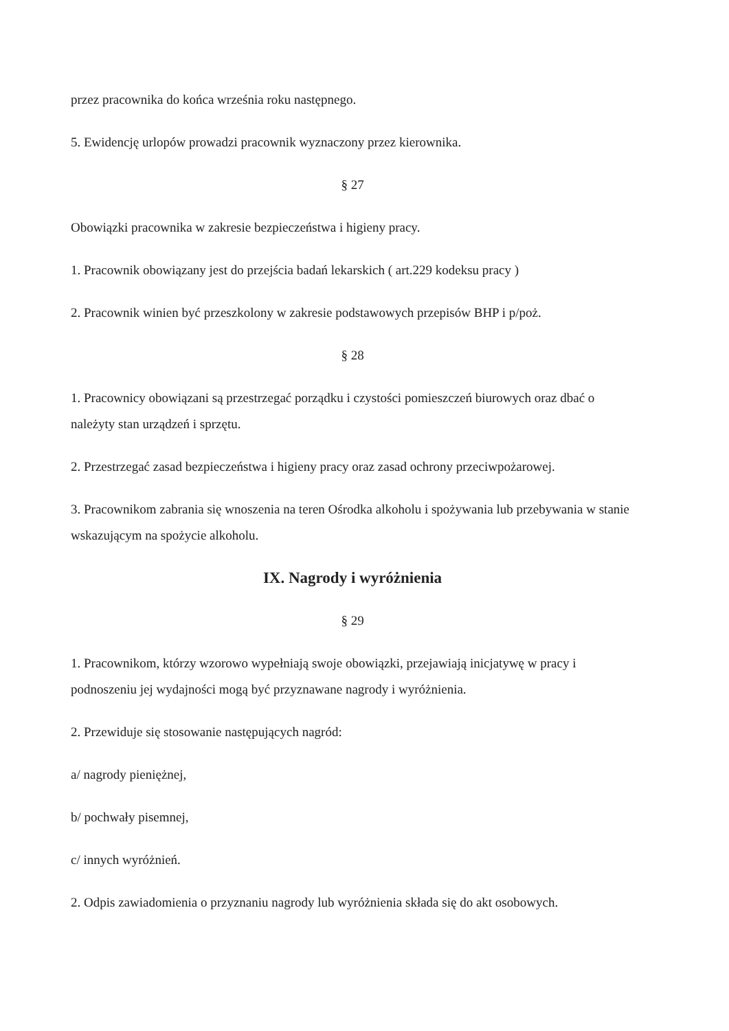przez pracownika do końca września roku następnego.
5. Ewidencję urlopów prowadzi pracownik wyznaczony przez kierownika.
§ 27
Obowiązki pracownika w zakresie bezpieczeństwa i higieny pracy.
1. Pracownik obowiązany jest do przejścia badań lekarskich ( art.229 kodeksu pracy )
2. Pracownik winien być przeszkolony w zakresie podstawowych przepisów BHP i p/poż.
§ 28
1. Pracownicy obowiązani są przestrzegać porządku i czystości pomieszczeń biurowych oraz dbać o należyty stan urządzeń i sprzętu.
2. Przestrzegać zasad bezpieczeństwa i higieny pracy oraz zasad ochrony przeciwpożarowej.
3. Pracownikom zabrania się wnoszenia na teren Ośrodka alkoholu i spożywania lub przebywania w stanie wskazującym na spożycie alkoholu.
IX. Nagrody i wyróżnienia
§ 29
1. Pracownikom, którzy wzorowo wypełniają swoje obowiązki, przejawiają inicjatywę w pracy i podnoszeniu jej wydajności mogą być przyznawane nagrody i wyróżnienia.
2. Przewiduje się stosowanie następujących nagród:
a/ nagrody pieniężnej,
b/ pochwały pisemnej,
c/ innych wyróżnień.
2. Odpis zawiadomienia o przyznaniu nagrody lub wyróżnienia składa się do akt osobowych.